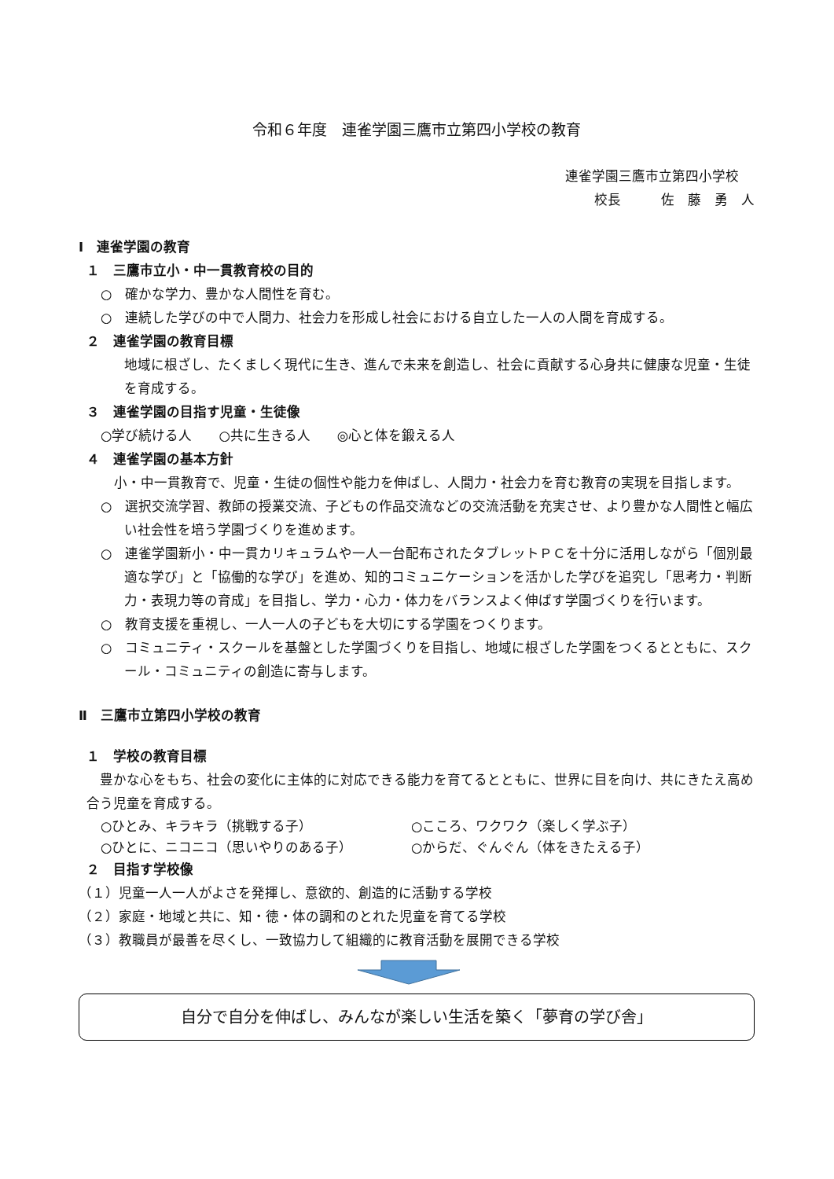令和６年度　連雀学園三鷹市立第四小学校の教育
連雀学園三鷹市立第四小学校
校長　　　佐　藤　勇　人
Ⅰ　連雀学園の教育
１　三鷹市立小・中一貫教育校の目的
○　確かな学力、豊かな人間性を育む。
○　連続した学びの中で人間力、社会力を形成し社会における自立した一人の人間を育成する。
２　連雀学園の教育目標
地域に根ざし、たくましく現代に生き、進んで未来を創造し、社会に貢献する心身共に健康な児童・生徒を育成する。
３　連雀学園の目指す児童・生徒像
○学び続ける人　　○共に生きる人　　◎心と体を鍛える人
４　連雀学園の基本方針
　小・中一貫教育で、児童・生徒の個性や能力を伸ばし、人間力・社会力を育む教育の実現を目指します。
○　選択交流学習、教師の授業交流、子どもの作品交流などの交流活動を充実させ、より豊かな人間性と幅広い社会性を培う学園づくりを進めます。
○　連雀学園新小・中一貫カリキュラムや一人一台配布されたタブレットＰＣを十分に活用しながら「個別最適な学び」と「協働的な学び」を進め、知的コミュニケーションを活かした学びを追究し「思考力・判断力・表現力等の育成」を目指し、学力・心力・体力をバランスよく伸ばす学園づくりを行います。
○　教育支援を重視し、一人一人の子どもを大切にする学園をつくります。
○　コミュニティ・スクールを基盤とした学園づくりを目指し、地域に根ざした学園をつくるとともに、スクール・コミュニティの創造に寄与します。
Ⅱ　三鷹市立第四小学校の教育
１　学校の教育目標
　豊かな心をもち、社会の変化に主体的に対応できる能力を育てるとともに、世界に目を向け、共にきたえ高め合う児童を育成する。
○ひとみ、キラキラ（挑戦する子） ○こころ、ワクワク（楽しく学ぶ子） ○ひとに、ニコニコ（思いやりのある子） ○からだ、ぐんぐん（体をきたえる子）
２　目指す学校像
（１）児童一人一人がよさを発揮し、意欲的、創造的に活動する学校
（２）家庭・地域と共に、知・徳・体の調和のとれた児童を育てる学校
（３）教職員が最善を尽くし、一致協力して組織的に教育活動を展開できる学校
自分で自分を伸ばし、みんなが楽しい生活を築く「夢育の学び舎」